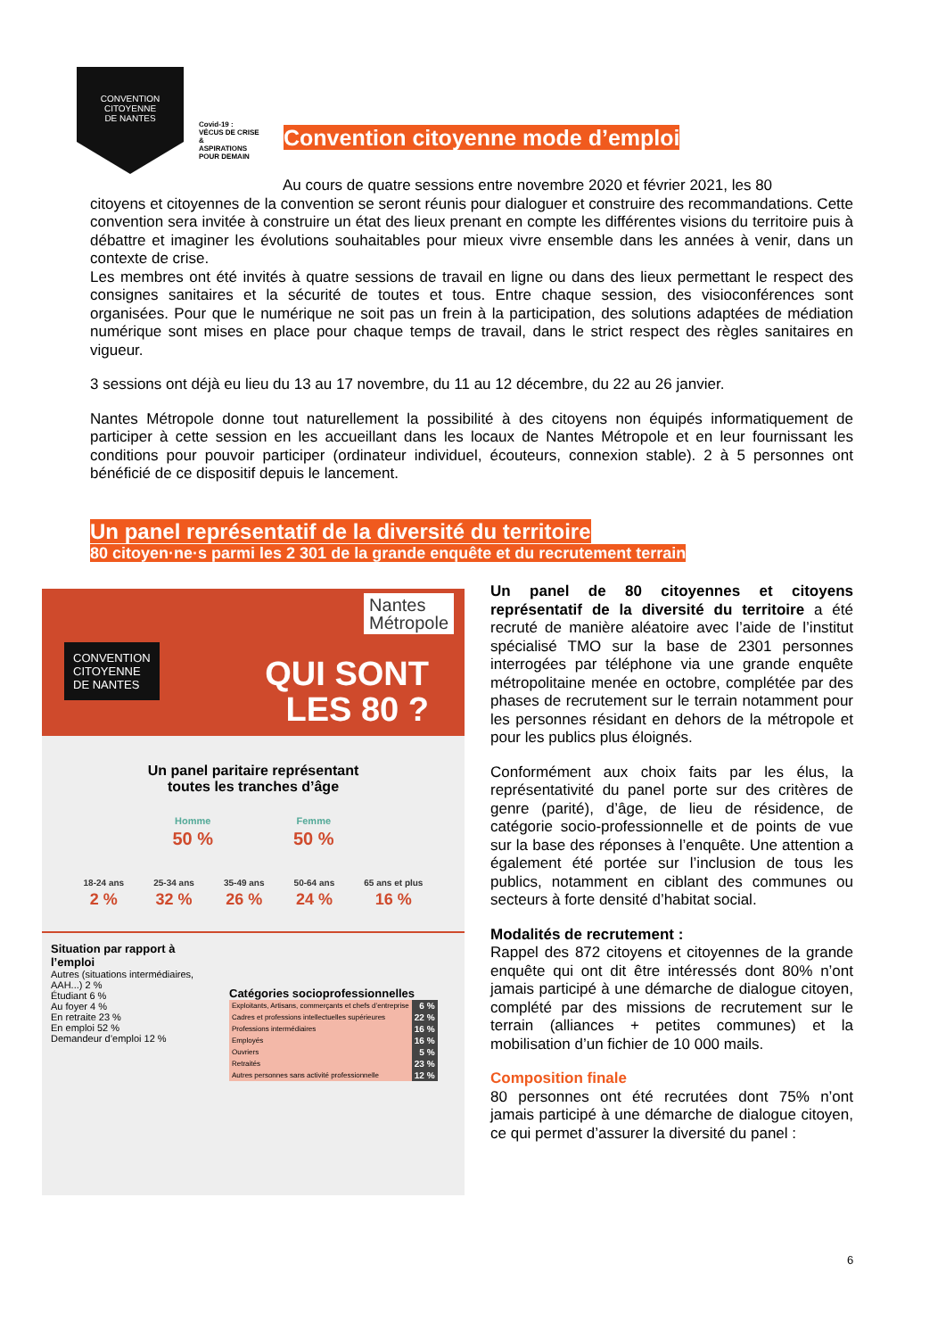CONVENTION
CITOYENNE
DE NANTES
Covid-19 :
VÉCUS DE CRISE &
ASPIRATIONS
POUR DEMAIN
Convention citoyenne mode d’emploi
Au cours de quatre sessions entre novembre 2020 et février 2021, les 80
citoyens et citoyennes de la convention se seront réunis pour dialoguer et construire des recommandations. Cette convention sera invitée à construire un état des lieux prenant en compte les différentes visions du territoire puis à débattre et imaginer les évolutions souhaitables pour mieux vivre ensemble dans les années à venir, dans un contexte de crise.
Les membres ont été invités à quatre sessions de travail en ligne ou dans des lieux permettant le respect des consignes sanitaires et la sécurité de toutes et tous. Entre chaque session, des visioconférences sont organisées. Pour que le numérique ne soit pas un frein à la participation, des solutions adaptées de médiation numérique sont mises en place pour chaque temps de travail, dans le strict respect des règles sanitaires en vigueur.
3 sessions ont déjà eu lieu du 13 au 17 novembre, du 11 au 12 décembre, du 22 au 26 janvier.
Nantes Métropole donne tout naturellement la possibilité à des citoyens non équipés informatiquement de participer à cette session en les accueillant dans les locaux de Nantes Métropole et en leur fournissant les conditions pour pouvoir participer (ordinateur individuel, écouteurs, connexion stable). 2 à 5 personnes ont bénéficié de ce dispositif depuis le lancement.
Un panel représentatif de la diversité du territoire
80 citoyen·ne·s parmi les 2 301 de la grande enquête et du recrutement terrain
CONVENTION
CITOYENNE
DE NANTES
Nantes
Métropole
QUI SONT
LES 80 ?
Un panel paritaire représentant
toutes les tranches d’âge
Homme
50 %
Femme
50 %
18-24 ans
2 %
25-34 ans
32 %
35-49 ans
26 %
50-64 ans
24 %
65 ans et plus
16 %
Situation par rapport à l’emploi
Autres (situations intermédiaires, AAH...) 2 %
Étudiant 6 %
Au foyer 4 %
En retraite 23 %
En emploi 52 %
Demandeur d’emploi 12 %
Catégories socioprofessionnelles
| Exploitants, Artisans, commerçants et chefs d’entreprise | 6 % |
| Cadres et professions intellectuelles supérieures | 22 % |
| Professions intermédiaires | 16 % |
| Employés | 16 % |
| Ouvriers | 5 % |
| Retraités | 23 % |
| Autres personnes sans activité professionnelle | 12 % |
Un panel de 80 citoyennes et citoyens représentatif de la diversité du territoire a été recruté de manière aléatoire avec l’aide de l’institut spécialisé TMO sur la base de 2301 personnes interrogées par téléphone via une grande enquête métropolitaine menée en octobre, complétée par des phases de recrutement sur le terrain notamment pour les personnes résidant en dehors de la métropole et pour les publics plus éloignés.
Conformément aux choix faits par les élus, la représentativité du panel porte sur des critères de genre (parité), d’âge, de lieu de résidence, de catégorie socio-professionnelle et de points de vue sur la base des réponses à l’enquête. Une attention a également été portée sur l’inclusion de tous les publics, notamment en ciblant des communes ou secteurs à forte densité d’habitat social.
Modalités de recrutement :
Rappel des 872 citoyens et citoyennes de la grande enquête qui ont dit être intéressés dont 80% n’ont jamais participé à une démarche de dialogue citoyen, complété par des missions de recrutement sur le terrain (alliances + petites communes) et la mobilisation d’un fichier de 10 000 mails.
Composition finale
80 personnes ont été recrutées dont 75% n’ont jamais participé à une démarche de dialogue citoyen, ce qui permet d’assurer la diversité du panel :
6